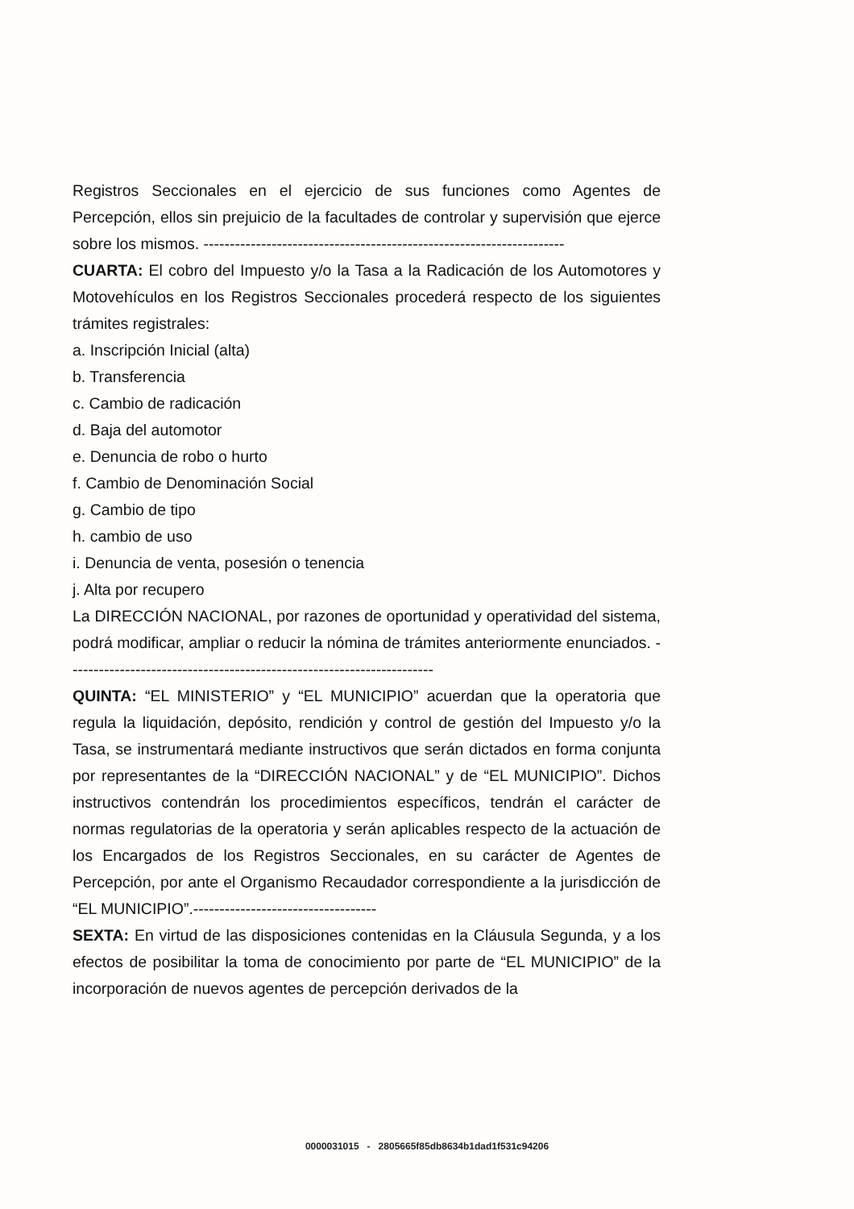Registros Seccionales en el ejercicio de sus funciones como Agentes de Percepción, ellos sin prejuicio de la facultades de controlar y supervisión que ejerce sobre los mismos. ---------------------------------------------------------------------
CUARTA: El cobro del Impuesto y/o la Tasa a la Radicación de los Automotores y Motovehículos en los Registros Seccionales procederá respecto de los siguientes trámites registrales:
a. Inscripción Inicial (alta)
b. Transferencia
c. Cambio de radicación
d. Baja del automotor
e. Denuncia de robo o hurto
f. Cambio de Denominación Social
g. Cambio de tipo
h. cambio de uso
i. Denuncia de venta, posesión o tenencia
j. Alta por recupero
La DIRECCIÓN NACIONAL, por razones de oportunidad y operatividad del sistema, podrá modificar, ampliar o reducir la nómina de trámites anteriormente enunciados. ----------------------------------------------------------------------
QUINTA: “EL MINISTERIO” y “EL MUNICIPIO” acuerdan que la operatoria que regula la liquidación, depósito, rendición y control de gestión del Impuesto y/o la Tasa, se instrumentará mediante instructivos que serán dictados en forma conjunta por representantes de la “DIRECCIÓN NACIONAL” y de “EL MUNICIPIO”. Dichos instructivos contendrán los procedimientos específicos, tendrán el carácter de normas regulatorias de la operatoria y serán aplicables respecto de la actuación de los Encargados de los Registros Seccionales, en su carácter de Agentes de Percepción, por ante el Organismo Recaudador correspondiente a la jurisdicción de “EL MUNICIPIO”.-----------------------------------
SEXTA: En virtud de las disposiciones contenidas en la Cláusula Segunda, y a los efectos de posibilitar la toma de conocimiento por parte de “EL MUNICIPIO” de la incorporación de nuevos agentes de percepción derivados de la
0000031015 - 2805665f85db8634b1dad1f531c94206